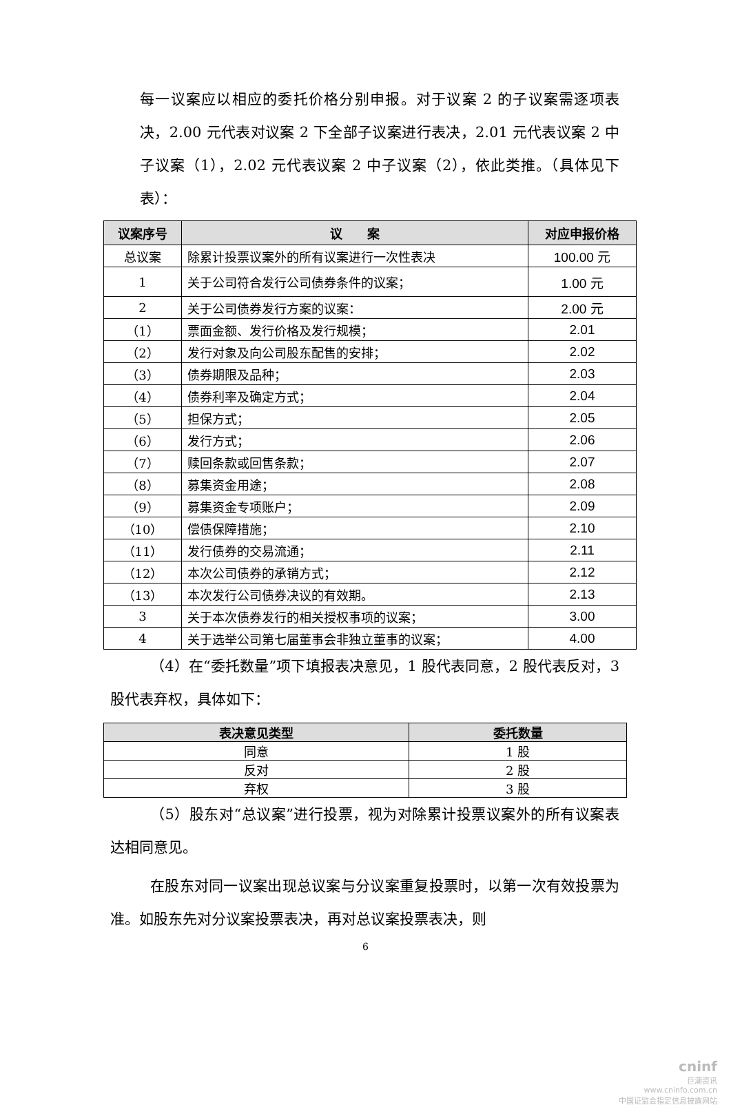每一议案应以相应的委托价格分别申报。对于议案 2 的子议案需逐项表决，2.00 元代表对议案 2 下全部子议案进行表决，2.01 元代表议案 2 中子议案（1），2.02 元代表议案 2 中子议案（2），依此类推。（具体见下表）：
| 议案序号 | 议 案 | 对应申报价格 |
| --- | --- | --- |
| 总议案 | 除累计投票议案外的所有议案进行一次性表决 | 100.00 元 |
| 1 | 关于公司符合发行公司债券条件的议案； | 1.00 元 |
| 2 | 关于公司债券发行方案的议案： | 2.00 元 |
| （1） | 票面金额、发行价格及发行规模； | 2.01 |
| （2） | 发行对象及向公司股东配售的安排； | 2.02 |
| （3） | 债券期限及品种； | 2.03 |
| （4） | 债券利率及确定方式； | 2.04 |
| （5） | 担保方式； | 2.05 |
| （6） | 发行方式； | 2.06 |
| （7） | 赎回条款或回售条款； | 2.07 |
| （8） | 募集资金用途； | 2.08 |
| （9） | 募集资金专项账户； | 2.09 |
| （10） | 偿债保障措施； | 2.10 |
| （11） | 发行债券的交易流通； | 2.11 |
| （12） | 本次公司债券的承销方式； | 2.12 |
| （13） | 本次发行公司债券决议的有效期。 | 2.13 |
| 3 | 关于本次债券发行的相关授权事项的议案； | 3.00 |
| 4 | 关于选举公司第七届董事会非独立董事的议案； | 4.00 |
（4）在“委托数量”项下填报表决意见，1 股代表同意，2 股代表反对，3 股代表弃权，具体如下：
| 表决意见类型 | 委托数量 |
| --- | --- |
| 同意 | 1 股 |
| 反对 | 2 股 |
| 弃权 | 3 股 |
（5）股东对“总议案”进行投票，视为对除累计投票议案外的所有议案表达相同意见。
在股东对同一议案出现总议案与分议案重复投票时，以第一次有效投票为准。如股东先对分议案投票表决，再对总议案投票表决，则
6
cninf
巨潮资讯
www.cninfo.com.cn
中国证监会指定信息披露网站